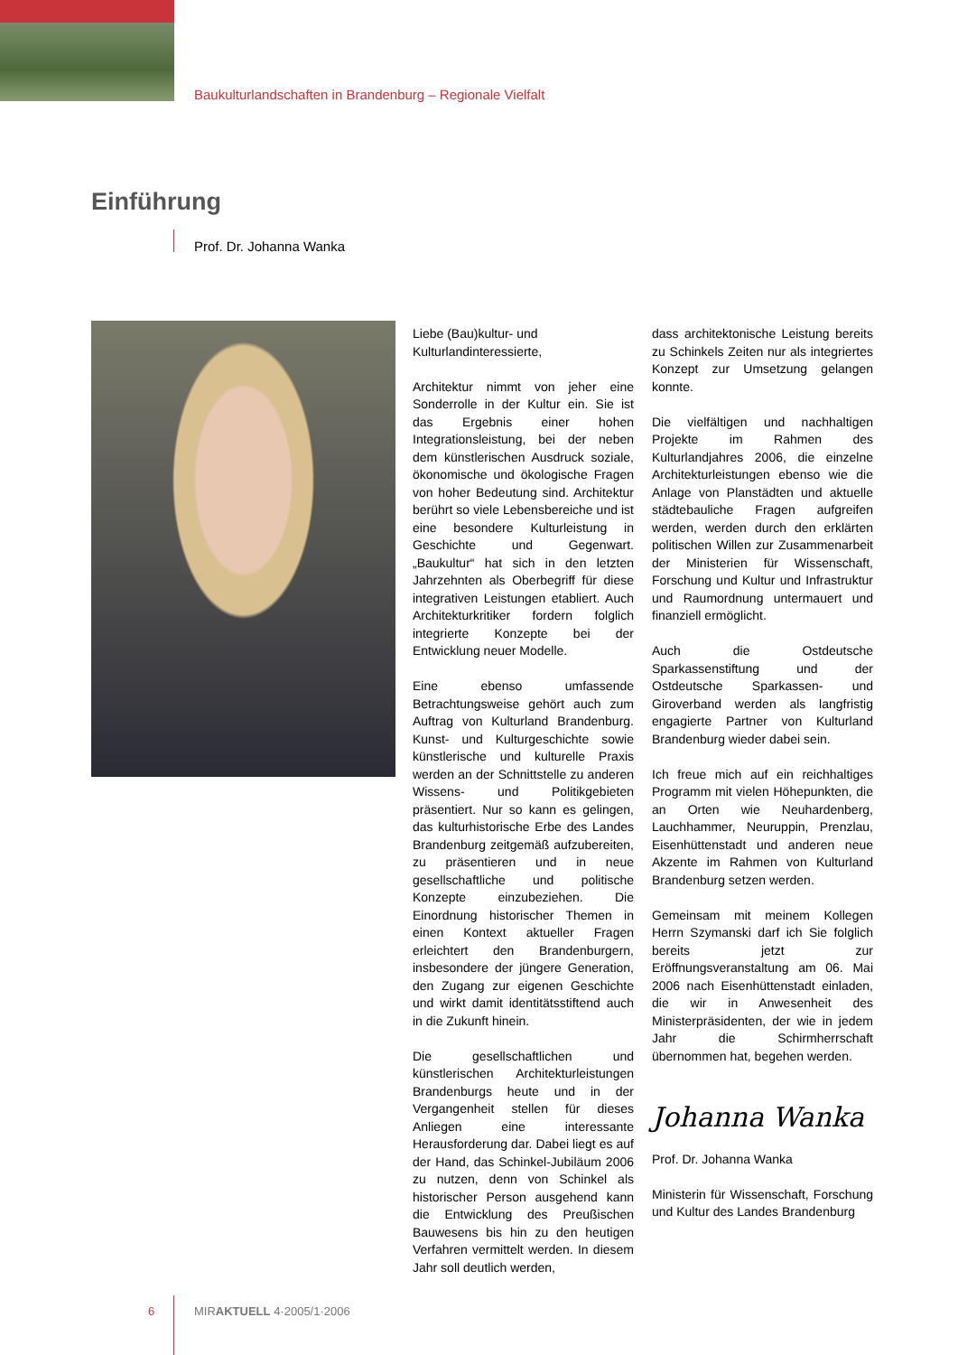Baukulturlandschaften in Brandenburg – Regionale Vielfalt
Einführung
Prof. Dr. Johanna Wanka
Liebe (Bau)kultur- und
Kulturlandinteressierte,
Architektur nimmt von jeher eine Sonderrolle in der Kultur ein. Sie ist das Ergebnis einer hohen Integrationsleistung, bei der neben dem künstlerischen Ausdruck soziale, ökonomische und ökologische Fragen von hoher Bedeutung sind. Architektur berührt so viele Lebensbereiche und ist eine besondere Kulturleistung in Geschichte und Gegenwart. „Baukultur“ hat sich in den letzten Jahrzehnten als Oberbegriff für diese integrativen Leistungen etabliert. Auch Architekturkritiker fordern folglich integrierte Konzepte bei der Entwicklung neuer Modelle.
Eine ebenso umfassende Betrachtungsweise gehört auch zum Auftrag von Kulturland Brandenburg. Kunst- und Kulturgeschichte sowie künstlerische und kulturelle Praxis werden an der Schnittstelle zu anderen Wissens- und Politikgebieten präsentiert. Nur so kann es gelingen, das kulturhistorische Erbe des Landes Brandenburg zeitgemäß aufzubereiten, zu präsentieren und in neue gesellschaftliche und politische Konzepte einzubeziehen. Die Einordnung historischer Themen in einen Kontext aktueller Fragen erleichtert den Brandenburgern, insbesondere der jüngere Generation, den Zugang zur eigenen Geschichte und wirkt damit identitätsstiftend auch in die Zukunft hinein.
Die gesellschaftlichen und künstlerischen Architekturleistungen Brandenburgs heute und in der Vergangenheit stellen für dieses Anliegen eine interessante Herausforderung dar. Dabei liegt es auf der Hand, das Schinkel-Jubiläum 2006 zu nutzen, denn von Schinkel als historischer Person ausgehend kann die Entwicklung des Preußischen Bauwesens bis hin zu den heutigen Verfahren vermittelt werden. In diesem Jahr soll deutlich werden,
dass architektonische Leistung bereits zu Schinkels Zeiten nur als integriertes Konzept zur Umsetzung gelangen konnte.
Die vielfältigen und nachhaltigen Projekte im Rahmen des Kulturlandjahres 2006, die einzelne Architekturleistungen ebenso wie die Anlage von Planstädten und aktuelle städtebauliche Fragen aufgreifen werden, werden durch den erklärten politischen Willen zur Zusammenarbeit der Ministerien für Wissenschaft, Forschung und Kultur und Infrastruktur und Raumordnung untermauert und finanziell ermöglicht.
Auch die Ostdeutsche Sparkassenstiftung und der Ostdeutsche Sparkassen- und Giroverband werden als langfristig engagierte Partner von Kulturland Brandenburg wieder dabei sein.
Ich freue mich auf ein reichhaltiges Programm mit vielen Höhepunkten, die an Orten wie Neuhardenberg, Lauchhammer, Neuruppin, Prenzlau, Eisenhüttenstadt und anderen neue Akzente im Rahmen von Kulturland Brandenburg setzen werden.
Gemeinsam mit meinem Kollegen Herrn Szymanski darf ich Sie folglich bereits jetzt zur Eröffnungsveranstaltung am 06. Mai 2006 nach Eisenhüttenstadt einladen, die wir in Anwesenheit des Ministerpräsidenten, der wie in jedem Jahr die Schirmherrschaft übernommen hat, begehen werden.
Johanna Wanka
Prof. Dr. Johanna Wanka
Ministerin für Wissenschaft, Forschung und Kultur des Landes Brandenburg
6 MIRAKTUELL 4·2005/1·2006